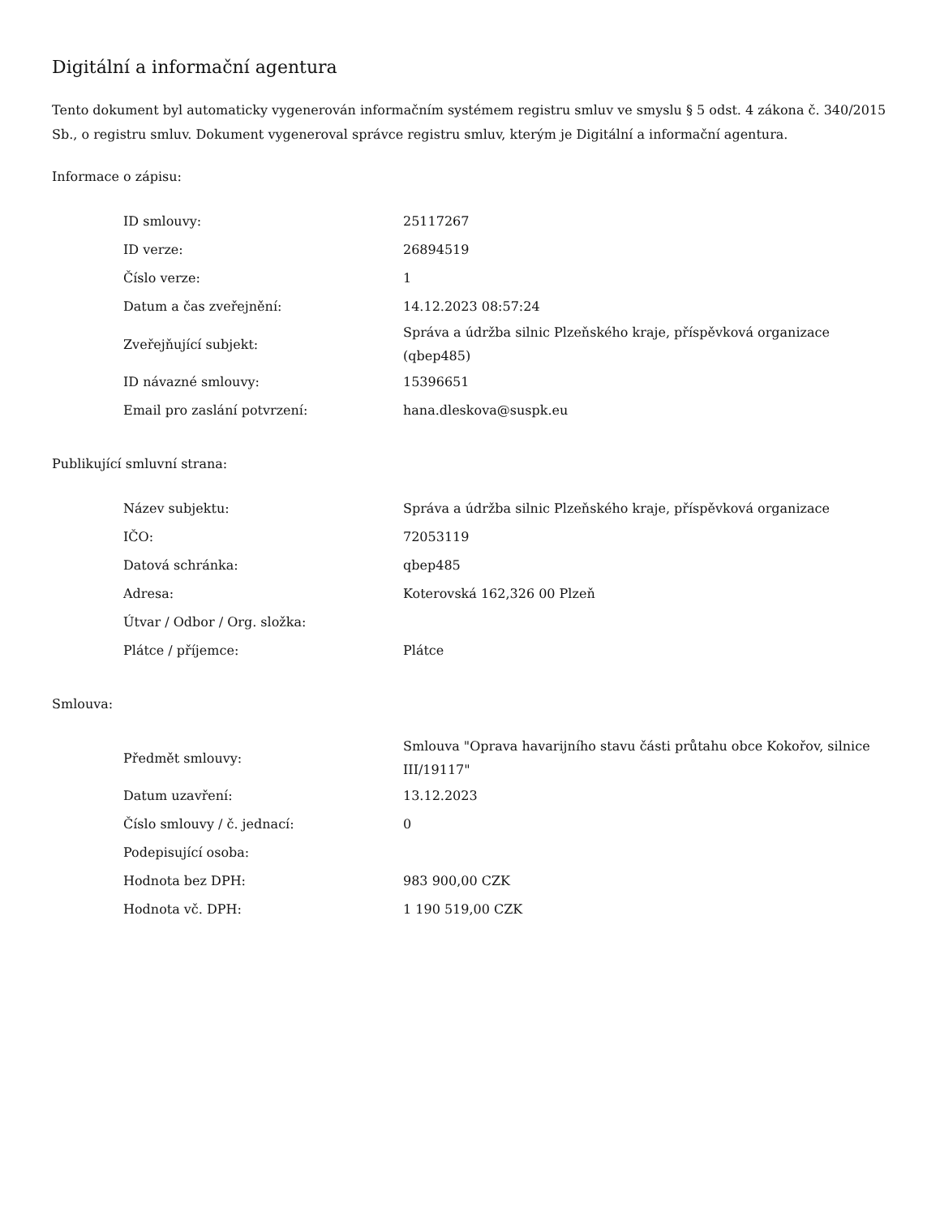Digitální a informační agentura
Tento dokument byl automaticky vygenerován informačním systémem registru smluv ve smyslu § 5 odst. 4 zákona č. 340/2015 Sb., o registru smluv. Dokument vygeneroval správce registru smluv, kterým je Digitální a informační agentura.
Informace o zápisu:
| ID smlouvy: | 25117267 |
| ID verze: | 26894519 |
| Číslo verze: | 1 |
| Datum a čas zveřejnění: | 14.12.2023 08:57:24 |
| Zveřejňující subjekt: | Správa a údržba silnic Plzeňského kraje, příspěvková organizace (qbep485) |
| ID návazné smlouvy: | 15396651 |
| Email pro zaslání potvrzení: | hana.dleskova@suspk.eu |
Publikující smluvní strana:
| Název subjektu: | Správa a údržba silnic Plzeňského kraje, příspěvková organizace |
| IČO: | 72053119 |
| Datová schránka: | qbep485 |
| Adresa: | Koterovská 162,326 00 Plzeň |
| Útvar / Odbor / Org. složka: | |
| Plátce / příjemce: | Plátce |
Smlouva:
| Předmět smlouvy: | Smlouva "Oprava havarijního stavu části průtahu obce Kokořov, silnice III/19117" |
| Datum uzavření: | 13.12.2023 |
| Číslo smlouvy / č. jednací: | 0 |
| Podepisující osoba: | |
| Hodnota bez DPH: | 983 900,00 CZK |
| Hodnota vč. DPH: | 1 190 519,00 CZK |